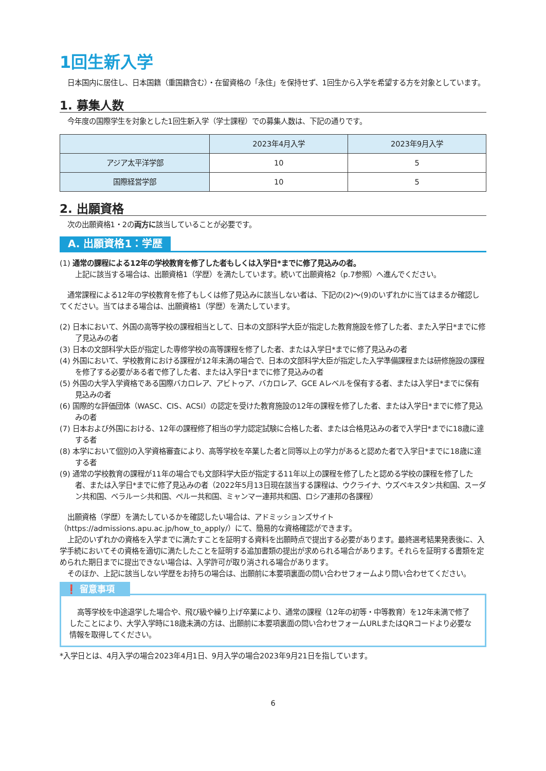1回生新入学
日本国内に居住し、日本国籍（重国籍含む）・在留資格の「永住」を保持せず、1回生から入学を希望する方を対象としています。
1. 募集人数
今年度の国際学生を対象とした1回生新入学（学士課程）での募集人数は、下記の通りです。
| | 2023年4月入学 | 2023年9月入学 |
| --- | --- | --- |
| アジア太平洋学部 | 10 | 5 |
| 国際経営学部 | 10 | 5 |
2. 出願資格
次の出願資格1・2の両方に該当していることが必要です。
A. 出願資格1：学歴
(1) 通常の課程による12年の学校教育を修了した者もしくは入学日*までに修了見込みの者。
上記に該当する場合は、出願資格1（学歴）を満たしています。続いて出願資格2（p.7参照）へ進んでください。
通常課程による12年の学校教育を修了もしくは修了見込みに該当しない者は、下記の(2)～(9)のいずれかに当てはまるか確認してください。当てはまる場合は、出願資格1（学歴）を満たしています。
(2) 日本において、外国の高等学校の課程相当として、日本の文部科学大臣が指定した教育施設を修了した者、また入学日*までに修了見込みの者
(3) 日本の文部科学大臣が指定した専修学校の高等課程を修了した者、または入学日*までに修了見込みの者
(4) 外国において、学校教育における課程が12年未満の場合で、日本の文部科学大臣が指定した入学準備課程または研修施設の課程を修了する必要がある者で修了した者、または入学日*までに修了見込みの者
(5) 外国の大学入学資格である国際バカロレア、アビトゥア、バカロレア、GCE Aレベルを保有する者、または入学日*までに保有見込みの者
(6) 国際的な評価団体（WASC、CIS、ACSI）の認定を受けた教育施設の12年の課程を修了した者、または入学日*までに修了見込みの者
(7) 日本および外国における、12年の課程修了相当の学力認定試験に合格した者、または合格見込みの者で入学日*までに18歳に達する者
(8) 本学において個別の入学資格審査により、高等学校を卒業した者と同等以上の学力があると認めた者で入学日*までに18歳に達する者
(9) 通常の学校教育の課程が11年の場合でも文部科学大臣が指定する11年以上の課程を修了したと認める学校の課程を修了した者、または入学日*までに修了見込みの者（2022年5月13日現在該当する課程は、ウクライナ、ウズベキスタン共和国、スーダン共和国、ベラルーシ共和国、ペルー共和国、ミャンマー連邦共和国、ロシア連邦の各課程）
出願資格（学歴）を満たしているかを確認したい場合は、アドミッションズサイト（https://admissions.apu.ac.jp/how_to_apply/）にて、簡易的な資格確認ができます。
上記のいずれかの資格を入学までに満たすことを証明する資料を出願時点で提出する必要があります。最終選考結果発表後に、入学手続においてその資格を適切に満たしたことを証明する追加書類の提出が求められる場合があります。それらを証明する書類を定められた期日までに提出できない場合は、入学許可が取り消される場合があります。
そのほか、上記に該当しない学歴をお持ちの場合は、出願前に本要項裏面の問い合わせフォームより問い合わせてください。
❗ 留意事項
高等学校を中途退学した場合や、飛び級や繰り上げ卒業により、通常の課程（12年の初等・中等教育）を12年未満で修了したことにより、大学入学時に18歳未満の方は、出願前に本要項裏面の問い合わせフォームURLまたはQRコードより必要な情報を取得してください。
*入学日とは、4月入学の場合2023年4月1日、9月入学の場合2023年9月21日を指しています。
6